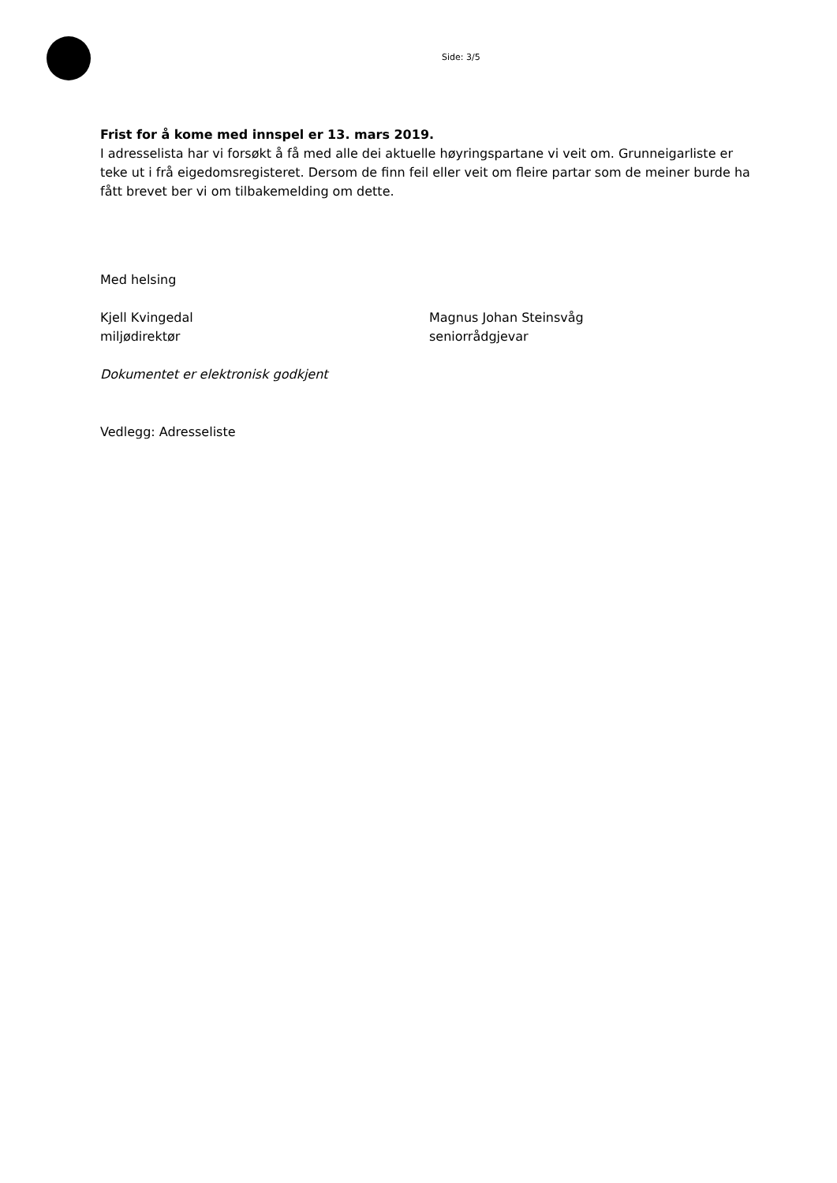Side: 3/5
Frist for å kome med innspel er 13. mars 2019.
I adresselista har vi forsøkt å få med alle dei aktuelle høyringspartane vi veit om. Grunneigarliste er teke ut i frå eigedomsregisteret. Dersom de finn feil eller veit om fleire partar som de meiner burde ha fått brevet ber vi om tilbakemelding om dette.
Med helsing
Kjell Kvingedal
miljødirektør
Magnus Johan Steinsvåg
seniorrådgjevar
Dokumentet er elektronisk godkjent
Vedlegg: Adresseliste